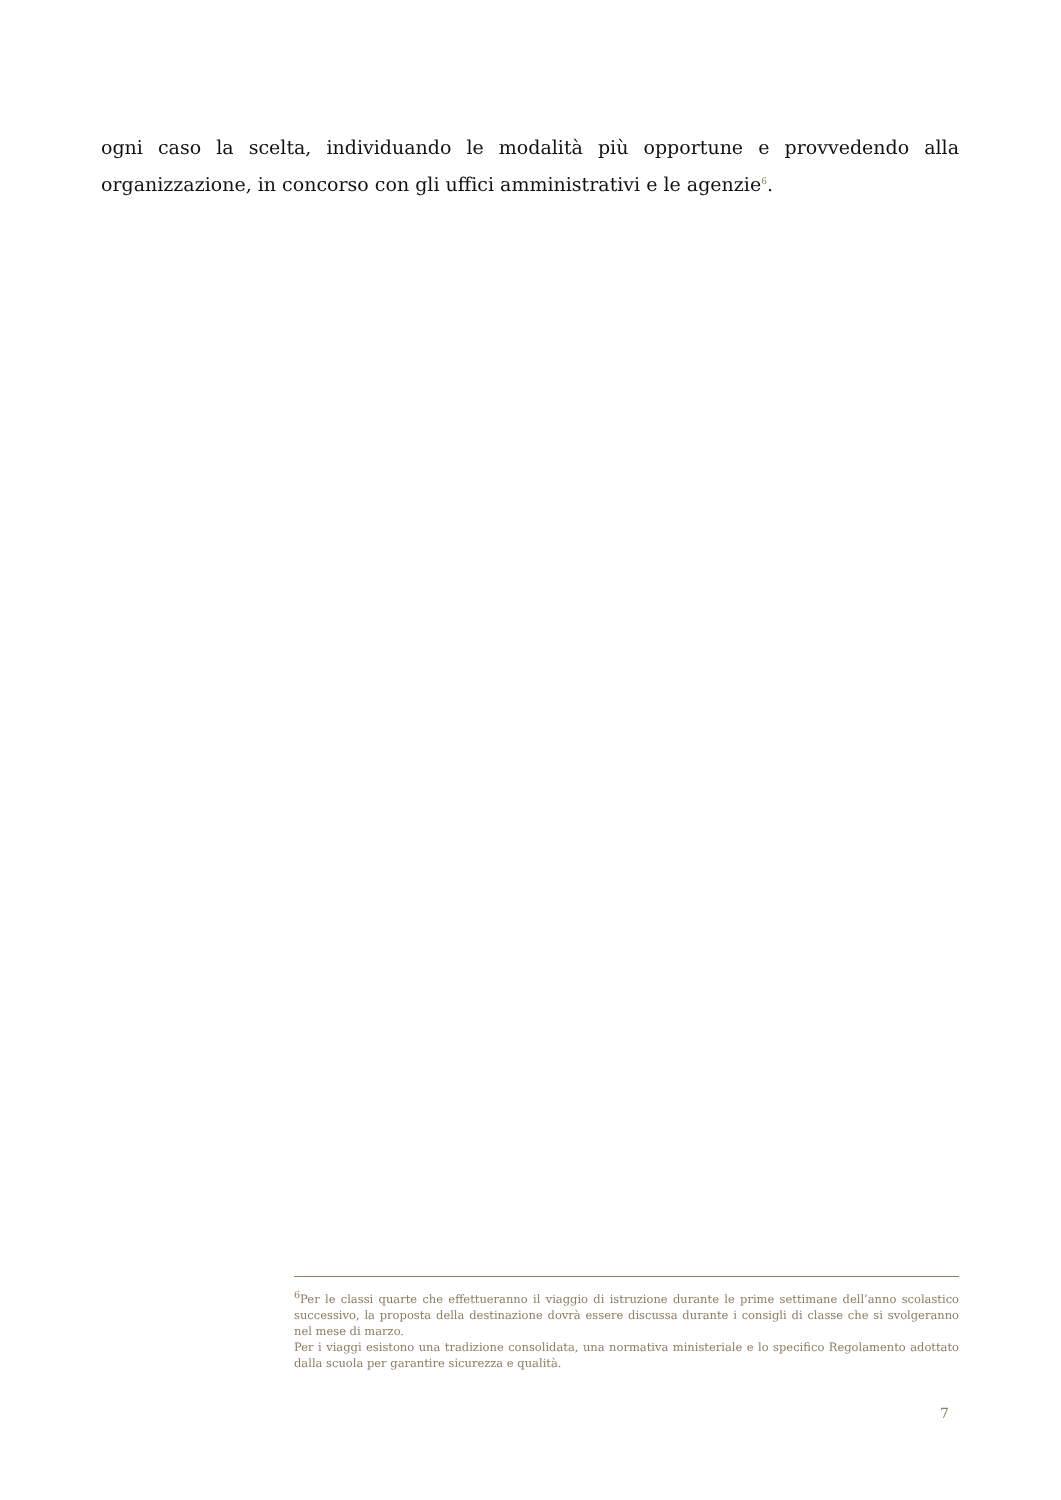ogni caso la scelta, individuando le modalità più opportune e provvedendo alla organizzazione, in concorso con gli uffici amministrativi e le agenzie<sup>6</sup>.
<sup>6</sup> Per le classi quarte che effettueranno il viaggio di istruzione durante le prime settimane dell’anno scolastico successivo, la proposta della destinazione dovrà essere discussa durante i consigli di classe che si svolgeranno nel mese di marzo.
Per i viaggi esistono una tradizione consolidata, una normativa ministeriale e lo specifico Regolamento adottato dalla scuola per garantire sicurezza e qualità.
7